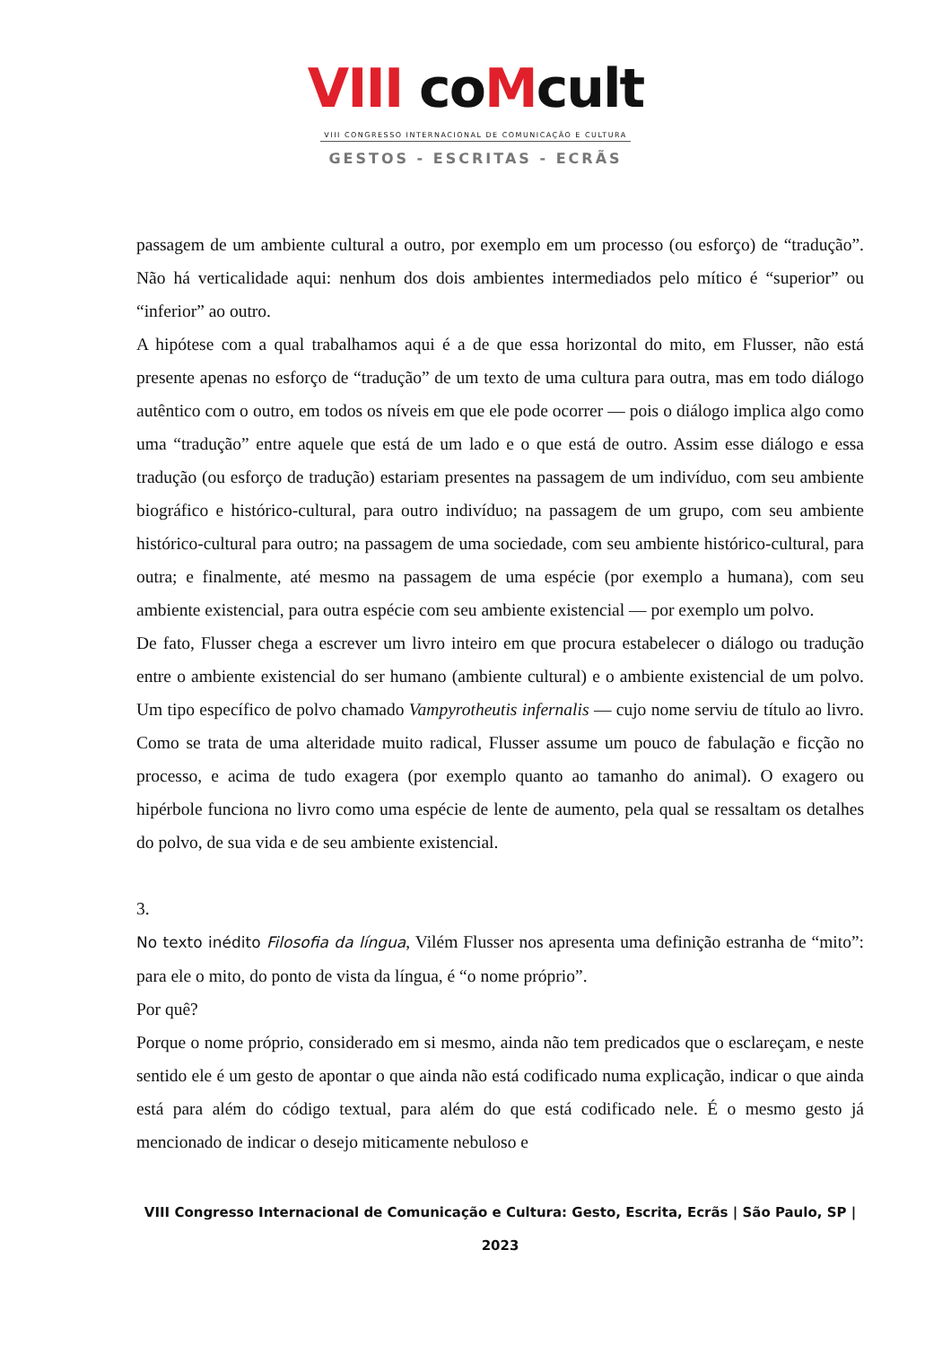VIII coMcult
VIII CONGRESSO INTERNACIONAL DE COMUNICAÇÃO E CULTURA
GESTOS - ESCRITAS - ECRÃS
passagem de um ambiente cultural a outro, por exemplo em um processo (ou esforço) de “tradução”. Não há verticalidade aqui: nenhum dos dois ambientes intermediados pelo mítico é “superior” ou “inferior” ao outro.
A hipótese com a qual trabalhamos aqui é a de que essa horizontal do mito, em Flusser, não está presente apenas no esforço de “tradução” de um texto de uma cultura para outra, mas em todo diálogo autêntico com o outro, em todos os níveis em que ele pode ocorrer — pois o diálogo implica algo como uma “tradução” entre aquele que está de um lado e o que está de outro. Assim esse diálogo e essa tradução (ou esforço de tradução) estariam presentes na passagem de um indivíduo, com seu ambiente biográfico e histórico-cultural, para outro indivíduo; na passagem de um grupo, com seu ambiente histórico-cultural para outro; na passagem de uma sociedade, com seu ambiente histórico-cultural, para outra; e finalmente, até mesmo na passagem de uma espécie (por exemplo a humana), com seu ambiente existencial, para outra espécie com seu ambiente existencial — por exemplo um polvo.
De fato, Flusser chega a escrever um livro inteiro em que procura estabelecer o diálogo ou tradução entre o ambiente existencial do ser humano (ambiente cultural) e o ambiente existencial de um polvo. Um tipo específico de polvo chamado Vampyrotheutis infernalis — cujo nome serviu de título ao livro. Como se trata de uma alteridade muito radical, Flusser assume um pouco de fabulação e ficção no processo, e acima de tudo exagera (por exemplo quanto ao tamanho do animal). O exagero ou hipérbole funciona no livro como uma espécie de lente de aumento, pela qual se ressaltam os detalhes do polvo, de sua vida e de seu ambiente existencial.
3.
No texto inédito Filosofia da língua, Vilém Flusser nos apresenta uma definição estranha de “mito”: para ele o mito, do ponto de vista da língua, é “o nome próprio”.
Por quê?
Porque o nome próprio, considerado em si mesmo, ainda não tem predicados que o esclareçam, e neste sentido ele é um gesto de apontar o que ainda não está codificado numa explicação, indicar o que ainda está para além do código textual, para além do que está codificado nele. É o mesmo gesto já mencionado de indicar o desejo miticamente nebuloso e
VIII Congresso Internacional de Comunicação e Cultura: Gesto, Escrita, Ecrãs | São Paulo, SP | 2023